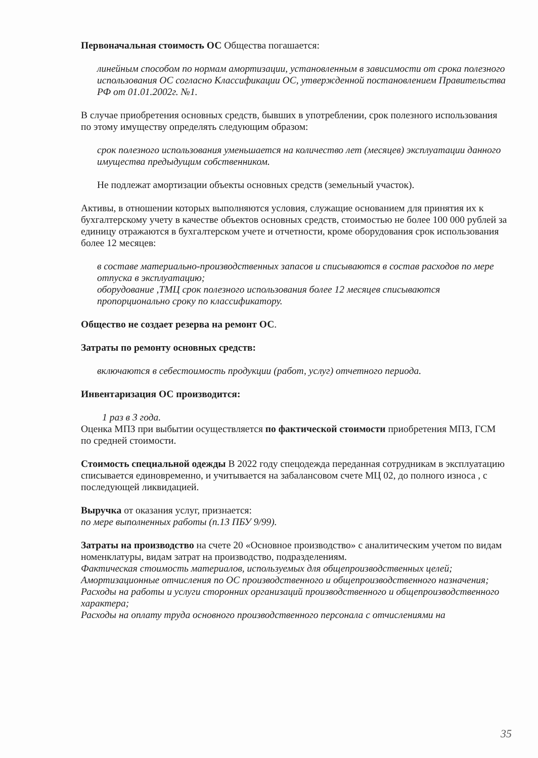Первоначальная стоимость ОС Общества погашается:
линейным способом по нормам амортизации, установленным в зависимости от срока полезного использования ОС согласно Классификации ОС, утвержденной постановлением Правительства РФ от 01.01.2002г. №1.
В случае приобретения основных средств, бывших в употреблении, срок полезного использования по этому имуществу определять следующим образом:
срок полезного использования уменьшается на количество лет (месяцев) эксплуатации данного имущества предыдущим собственником.
Не подлежат амортизации объекты основных средств (земельный участок).
Активы, в отношении которых выполняются условия, служащие основанием для принятия их к бухгалтерскому учету в качестве объектов основных средств, стоимостью не более 100 000 рублей за единицу отражаются в бухгалтерском учете и отчетности, кроме оборудования срок использования более 12 месяцев:
в составе материально-производственных запасов и списываются в состав расходов по мере отпуска в эксплуатацию;
оборудование ,ТМЦ срок полезного использования более 12 месяцев списываются пропорционально сроку по классификатору.
Общество не создает резерва на ремонт ОС.
Затраты по ремонту основных средств:
включаются в себестоимость продукции (работ, услуг) отчетного периода.
Инвентаризация ОС производится:
1 раз в 3 года.
Оценка МПЗ при выбытии осуществляется по фактической стоимости приобретения МПЗ, ГСМ по средней стоимости.
Стоимость специальной одежды В 2022 году спецодежда переданная сотрудникам в эксплуатацию списывается единовременно, и учитывается на забалансовом счете МЦ 02, до полного износа , с последующей ликвидацией.
Выручка от оказания услуг, признается:
по мере выполненных работы (п.13 ПБУ 9/99).
Затраты на производство на счете 20 «Основное производство» с аналитическим учетом по видам номенклатуры, видам затрат на производство, подразделениям.
Фактическая стоимость материалов, используемых для общепроизводственных целей;
Амортизационные отчисления по ОС производственного и общепроизводственного назначения;
Расходы на работы и услуги сторонних организаций производственного и общепроизводственного характера;
Расходы на оплату труда основного производственного персонала с отчислениями на
35